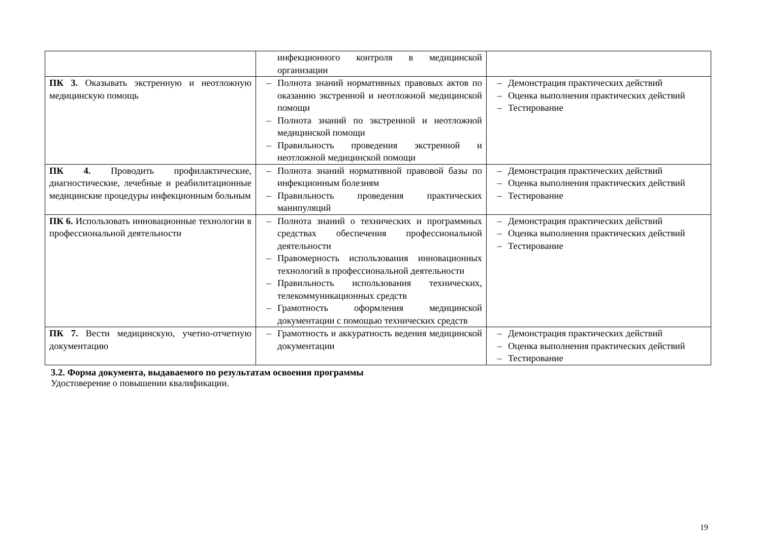| | инфекционного контроля в медицинской организации | |
| ПК 3. Оказывать экстренную и неотложную медицинскую помощь | – Полнота знаний нормативных правовых актов по оказанию экстренной и неотложной медицинской помощи – Полнота знаний по экстренной и неотложной медицинской помощи – Правильность проведения экстренной и неотложной медицинской помощи | – Демонстрация практических действий – Оценка выполнения практических действий – Тестирование |
| ПК 4. Проводить профилактические, диагностические, лечебные и реабилитационные медицинские процедуры инфекционным больным | – Полнота знаний нормативной правовой базы по инфекционным болезням – Правильность проведения практических манипуляций | – Демонстрация практических действий – Оценка выполнения практических действий – Тестирование |
| ПК 6. Использовать инновационные технологии в профессиональной деятельности | – Полнота знаний о технических и программных средствах обеспечения профессиональной деятельности – Правомерность использования инновационных технологий в профессиональной деятельности – Правильность использования технических, телекоммуникационных средств – Грамотность оформления медицинской документации с помощью технических средств | – Демонстрация практических действий – Оценка выполнения практических действий – Тестирование |
| ПК 7. Вести медицинскую, учетно-отчетную документацию | – Грамотность и аккуратность ведения медицинской документации | – Демонстрация практических действий – Оценка выполнения практических действий – Тестирование |
3.2. Форма документа, выдаваемого по результатам освоения программы
Удостоверение о повышении квалификации.
19